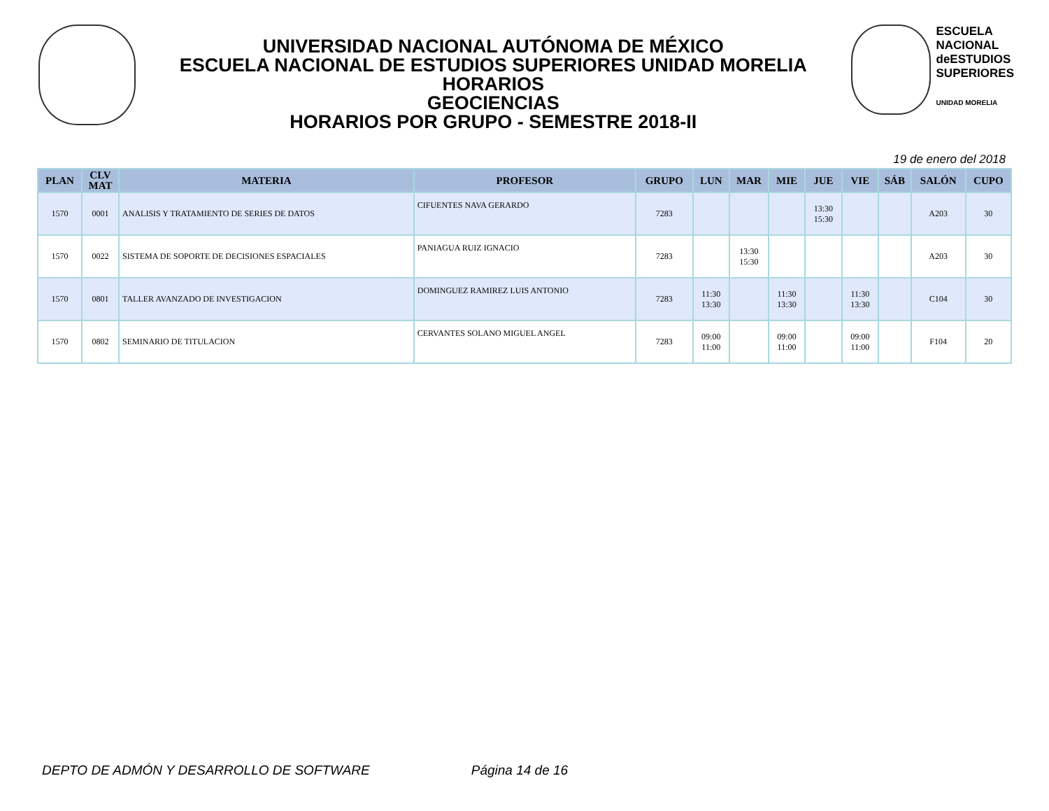UNIVERSIDAD NACIONAL AUTÓNOMA DE MÉXICO
ESCUELA NACIONAL DE ESTUDIOS SUPERIORES UNIDAD MORELIA
HORARIOS
GEOCIENCIAS
HORARIOS POR GRUPO - SEMESTRE 2018-II
ESCUELA
NACIONAL
deESTUDIOS
SUPERIORES
UNIDAD MORELIA
19 de enero del 2018
| PLAN | CLV MAT | MATERIA | PROFESOR | GRUPO | LUN | MAR | MIE | JUE | VIE | SÁB | SALÓN | CUPO |
| --- | --- | --- | --- | --- | --- | --- | --- | --- | --- | --- | --- | --- |
| 1570 | 0001 | ANALISIS Y TRATAMIENTO DE SERIES DE DATOS | CIFUENTES NAVA GERARDO | 7283 | | | | 13:30 15:30 | | | A203 | 30 |
| 1570 | 0022 | SISTEMA DE SOPORTE DE DECISIONES ESPACIALES | PANIAGUA RUIZ IGNACIO | 7283 | | 13:30 15:30 | | | | | A203 | 30 |
| 1570 | 0801 | TALLER AVANZADO DE INVESTIGACION | DOMINGUEZ RAMIREZ LUIS ANTONIO | 7283 | 11:30 13:30 | | 11:30 13:30 | | 11:30 13:30 | | C104 | 30 |
| 1570 | 0802 | SEMINARIO DE TITULACION | CERVANTES SOLANO MIGUEL ANGEL | 7283 | 09:00 11:00 | | 09:00 11:00 | | 09:00 11:00 | | F104 | 20 |
DEPTO DE ADMÓN Y DESARROLLO DE SOFTWARE Página 14 de 16